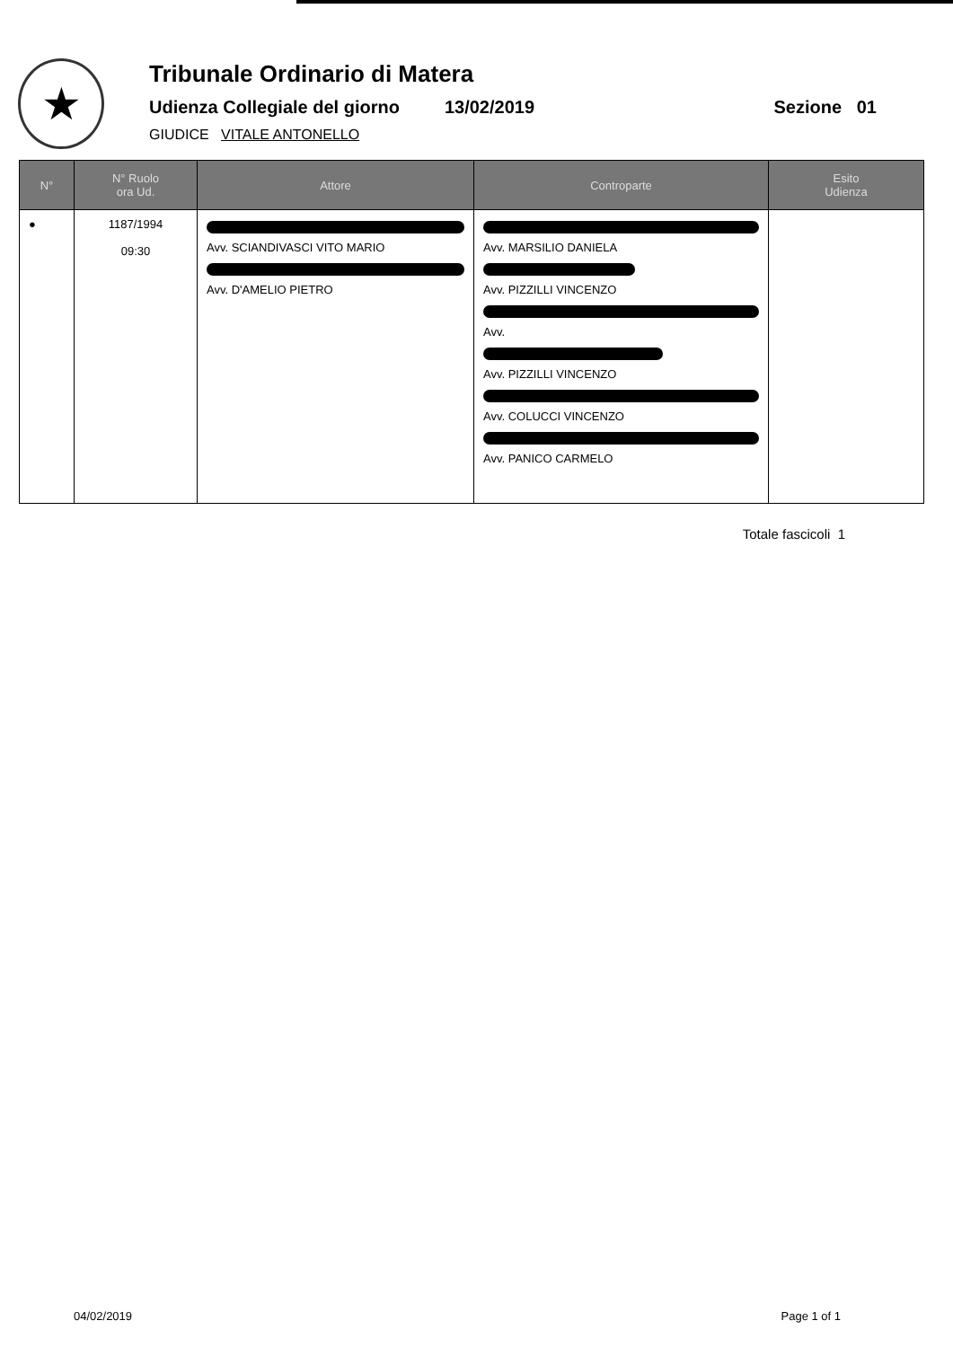★
Tribunale Ordinario di Matera
Udienza Collegiale del giorno 13/02/2019 Sezione 01
GIUDICE VITALE ANTONELLO
| N° | N° Ruolo ora Ud. | Attore | Controparte | Esito Udienza |
| --- | --- | --- | --- | --- |
| ● | 1187/1994 09:30 | Avv. SCIANDIVASCI VITO MARIO Avv. D'AMELIO PIETRO | Avv. MARSILIO DANIELA Avv. PIZZILLI VINCENZO Avv. Avv. PIZZILLI VINCENZO Avv. COLUCCI VINCENZO Avv. PANICO CARMELO | |
Totale fascicoli 1
04/02/2019 Page 1 of 1